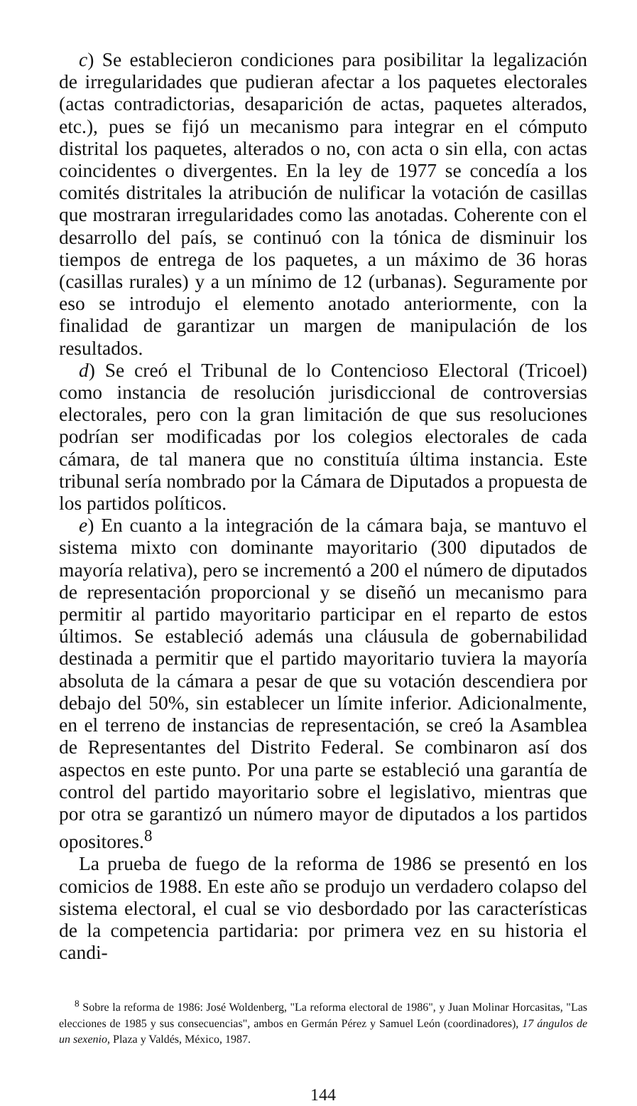c) Se establecieron condiciones para posibilitar la legalización de irregularidades que pudieran afectar a los paquetes electorales (actas contradictorias, desaparición de actas, paquetes alterados, etc.), pues se fijó un mecanismo para integrar en el cómputo distrital los paquetes, alterados o no, con acta o sin ella, con actas coincidentes o divergentes. En la ley de 1977 se concedía a los comités distritales la atribución de nulificar la votación de casillas que mostraran irregularidades como las anotadas. Coherente con el desarrollo del país, se continuó con la tónica de disminuir los tiempos de entrega de los paquetes, a un máximo de 36 horas (casillas rurales) y a un mínimo de 12 (urbanas). Seguramente por eso se introdujo el elemento anotado anteriormente, con la finalidad de garantizar un margen de manipulación de los resultados.
d) Se creó el Tribunal de lo Contencioso Electoral (Tricoel) como instancia de resolución jurisdiccional de controversias electorales, pero con la gran limitación de que sus resoluciones podrían ser modificadas por los colegios electorales de cada cámara, de tal manera que no constituía última instancia. Este tribunal sería nombrado por la Cámara de Diputados a propuesta de los partidos políticos.
e) En cuanto a la integración de la cámara baja, se mantuvo el sistema mixto con dominante mayoritario (300 diputados de mayoría relativa), pero se incrementó a 200 el número de diputados de representación proporcional y se diseñó un mecanismo para permitir al partido mayoritario participar en el reparto de estos últimos. Se estableció además una cláusula de gobernabilidad destinada a permitir que el partido mayoritario tuviera la mayoría absoluta de la cámara a pesar de que su votación descendiera por debajo del 50%, sin establecer un límite inferior. Adicionalmente, en el terreno de instancias de representación, se creó la Asamblea de Representantes del Distrito Federal. Se combinaron así dos aspectos en este punto. Por una parte se estableció una garantía de control del partido mayoritario sobre el legislativo, mientras que por otra se garantizó un número mayor de diputados a los partidos opositores.<sup>8</sup>
La prueba de fuego de la reforma de 1986 se presentó en los comicios de 1988. En este año se produjo un verdadero colapso del sistema electoral, el cual se vio desbordado por las características de la competencia partidaria: por primera vez en su historia el candi-
<sup>8</sup> Sobre la reforma de 1986: José Woldenberg, "La reforma electoral de 1986", y Juan Molinar Horcasitas, "Las elecciones de 1985 y sus consecuencias", ambos en Germán Pérez y Samuel León (coordinadores), 17 ángulos de un sexenio, Plaza y Valdés, México, 1987.
144